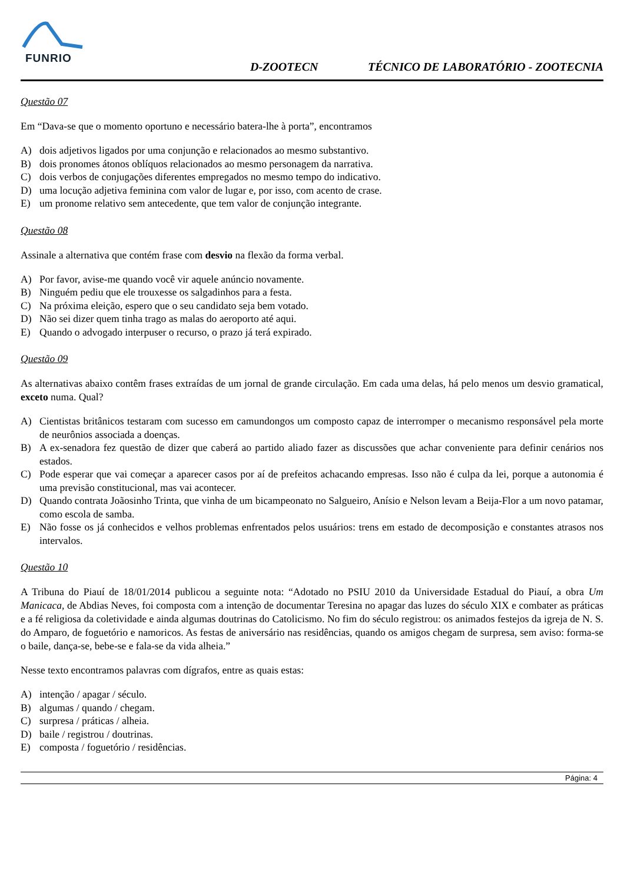FUNRIO
D-ZOOTECN
TÉCNICO DE LABORATÓRIO - ZOOTECNIA
Questão 07
Em “Dava-se que o momento oportuno e necessário batera-lhe à porta”, encontramos
A) dois adjetivos ligados por uma conjunção e relacionados ao mesmo substantivo.
B) dois pronomes átonos oblíquos relacionados ao mesmo personagem da narrativa.
C) dois verbos de conjugações diferentes empregados no mesmo tempo do indicativo.
D) uma locução adjetiva feminina com valor de lugar e, por isso, com acento de crase.
E) um pronome relativo sem antecedente, que tem valor de conjunção integrante.
Questão 08
Assinale a alternativa que contém frase com desvio na flexão da forma verbal.
A) Por favor, avise-me quando você vir aquele anúncio novamente.
B) Ninguém pediu que ele trouxesse os salgadinhos para a festa.
C) Na próxima eleição, espero que o seu candidato seja bem votado.
D) Não sei dizer quem tinha trago as malas do aeroporto até aqui.
E) Quando o advogado interpuser o recurso, o prazo já terá expirado.
Questão 09
As alternativas abaixo contêm frases extraídas de um jornal de grande circulação. Em cada uma delas, há pelo menos um desvio gramatical, exceto numa. Qual?
A) Cientistas britânicos testaram com sucesso em camundongos um composto capaz de interromper o mecanismo responsável pela morte de neurônios associada a doenças.
B) A ex-senadora fez questão de dizer que caberá ao partido aliado fazer as discussões que achar conveniente para definir cenários nos estados.
C) Pode esperar que vai começar a aparecer casos por aí de prefeitos achacando empresas. Isso não é culpa da lei, porque a autonomia é uma previsão constitucional, mas vai acontecer.
D) Quando contrata Joãosinho Trinta, que vinha de um bicampeonato no Salgueiro, Anísio e Nelson levam a Beija-Flor a um novo patamar, como escola de samba.
E) Não fosse os já conhecidos e velhos problemas enfrentados pelos usuários: trens em estado de decomposição e constantes atrasos nos intervalos.
Questão 10
A Tribuna do Piauí de 18/01/2014 publicou a seguinte nota: “Adotado no PSIU 2010 da Universidade Estadual do Piauí, a obra Um Manicaca, de Abdias Neves, foi composta com a intenção de documentar Teresina no apagar das luzes do século XIX e combater as práticas e a fé religiosa da coletividade e ainda algumas doutrinas do Catolicismo. No fim do século registrou: os animados festejos da igreja de N. S. do Amparo, de foguetório e namoricos. As festas de aniversário nas residências, quando os amigos chegam de surpresa, sem aviso: forma-se o baile, dança-se, bebe-se e fala-se da vida alheia.”
Nesse texto encontramos palavras com dígrafos, entre as quais estas:
A) intenção / apagar / século.
B) algumas / quando / chegam.
C) surpresa / práticas / alheia.
D) baile / registrou / doutrinas.
E) composta / foguetório / residências.
Página: 4